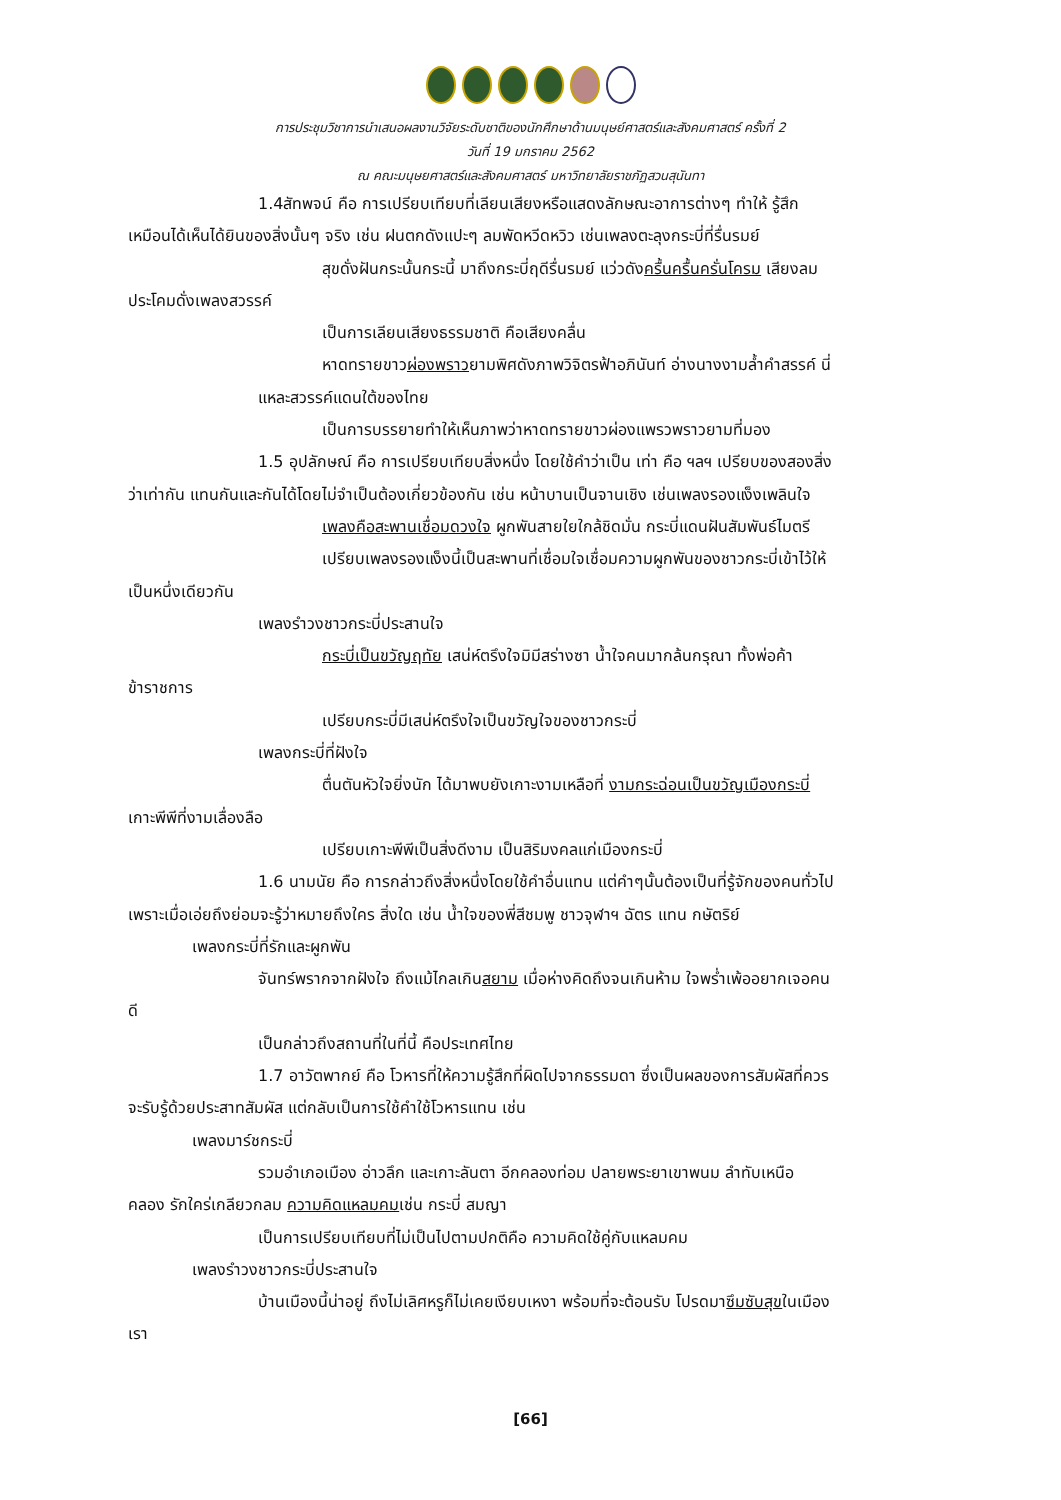การประชุมวิชาการนำเสนอผลงานวิจัยระดับชาติของนักศึกษาด้านมนุษย์ศาสตร์และสังคมศาสตร์ ครั้งที่ 2
วันที่ 19 มกราคม 2562
ณ คณะมนุษยศาสตร์และสังคมศาสตร์ มหาวิทยาลัยราชภัฏสวนสุนันทา
1.4สัทพจน์ คือ การเปรียบเทียบที่เลียนเสียงหรือแสดงลักษณะอาการต่างๆ ทำให้ รู้สึก
เหมือนได้เห็นได้ยินของสิ่งนั้นๆ จริง เช่น ฝนตกดังแปะๆ ลมพัดหวีดหวิว เช่นเพลงตะลุงกระบี่ที่รื่นรมย์
สุขดั่งฝันกระนั้นกระนี้ มาถึงกระบี่ฤดีรื่นรมย์ แว่วดังครื้นครื้นครั่นโครม เสียงลม
ประโคมดั่งเพลงสวรรค์
เป็นการเลียนเสียงธรรมชาติ คือเสียงคลื่น
หาดทรายขาวผ่องพราวยามพิศดังภาพวิจิตรฟ้าอภินันท์ อ่างนางงามล้ำคำสรรค์ นี่
แหละสวรรค์แดนใต้ของไทย
เป็นการบรรยายทำให้เห็นภาพว่าหาดทรายขาวผ่องแพรวพราวยามที่มอง
1.5 อุปลักษณ์ คือ การเปรียบเทียบสิ่งหนึ่ง โดยใช้คำว่าเป็น เท่า คือ ฯลฯ เปรียบของสองสิ่ง
ว่าเท่ากัน แทนกันและกันได้โดยไม่จำเป็นต้องเกี่ยวข้องกัน เช่น หน้าบานเป็นจานเชิง เช่นเพลงรองแง็งเพลินใจ
เพลงคือสะพานเชื่อมดวงใจ ผูกพันสายใยใกล้ชิดมั่น กระบี่แดนฝันสัมพันธ์ไมตรี
เปรียบเพลงรองแง็งนี้เป็นสะพานที่เชื่อมใจเชื่อมความผูกพันของชาวกระบี่เข้าไว้ให้
เป็นหนึ่งเดียวกัน
เพลงรำวงชาวกระบี่ประสานใจ
กระบี่เป็นขวัญฤทัย เสน่ห์ตรึงใจมิมีสร่างซา น้ำใจคนมากล้นกรุณา ทั้งพ่อค้า
ข้าราชการ
เปรียบกระบี่มีเสน่ห์ตรึงใจเป็นขวัญใจของชาวกระบี่
เพลงกระบี่ที่ฝังใจ
ตื่นตันหัวใจยิ่งนัก ได้มาพบยังเกาะงามเหลือที่ งามกระฉ่อนเป็นขวัญเมืองกระบี่
เกาะพีพีที่งามเลื่องลือ
เปรียบเกาะพีพีเป็นสิ่งดีงาม เป็นสิริมงคลแก่เมืองกระบี่
1.6 นามนัย คือ การกล่าวถึงสิ่งหนึ่งโดยใช้คำอื่นแทน แต่คำๆนั้นต้องเป็นที่รู้จักของคนทั่วไป
เพราะเมื่อเอ่ยถึงย่อมจะรู้ว่าหมายถึงใคร สิ่งใด เช่น น้ำใจของพี่สีชมพู ชาวจุฬาฯ ฉัตร แทน กษัตริย์
เพลงกระบี่ที่รักและผูกพัน
จันทร์พรากจากฝังใจ ถึงแม้ไกลเกินสยาม เมื่อห่างคิดถึงจนเกินห้าม ใจพร่ำเพ้ออยากเจอคน
ดี
เป็นกล่าวถึงสถานที่ในที่นี้ คือประเทศไทย
1.7 อาวัตพากย์ คือ โวหารที่ให้ความรู้สึกที่ผิดไปจากธรรมดา ซึ่งเป็นผลของการสัมผัสที่ควร
จะรับรู้ด้วยประสาทสัมผัส แต่กลับเป็นการใช้คำใช้โวหารแทน เช่น
เพลงมาร์ชกระบี่
รวมอำเภอเมือง อ่าวลึก และเกาะลันตา อีกคลองท่อม ปลายพระยาเขาพนม ลำทับเหนือ
คลอง รักใคร่เกลียวกลม ความคิดแหลมคมเช่น กระบี่ สมญา
เป็นการเปรียบเทียบที่ไม่เป็นไปตามปกติคือ ความคิดใช้คู่กับแหลมคม
เพลงรำวงชาวกระบี่ประสานใจ
บ้านเมืองนี้น่าอยู่ ถึงไม่เลิศหรูก็ไม่เคยเงียบเหงา พร้อมที่จะต้อนรับ โปรดมาซึมซับสุขในเมือง
เรา
[66]